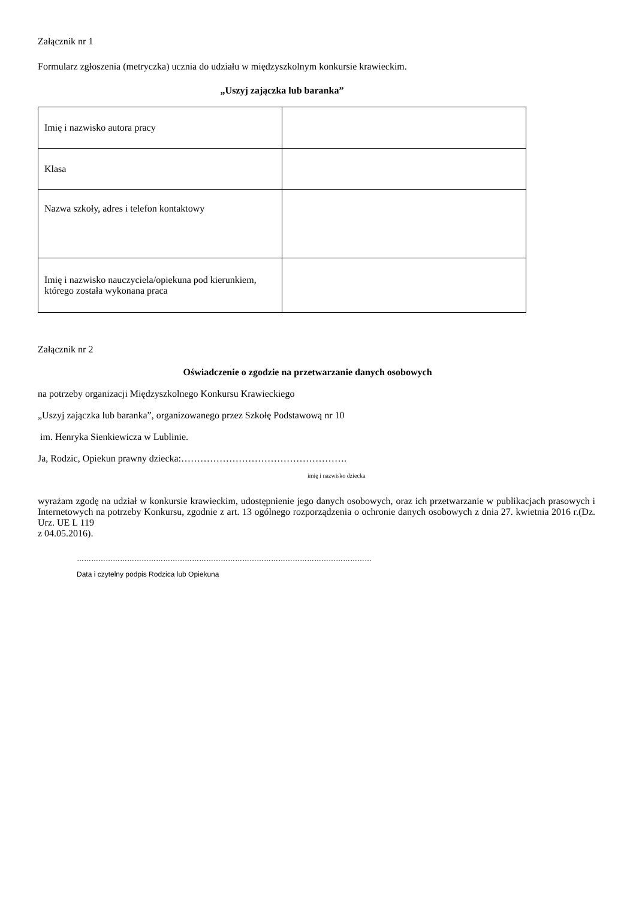Załącznik nr 1
Formularz zgłoszenia (metryczka) ucznia do udziału w międzyszkolnym konkursie krawieckim.
„Uszyj zajączka lub baranka”
| Imię i nazwisko autora pracy | |
| Klasa | |
| Nazwa szkoły, adres i telefon kontaktowy | |
| Imię i nazwisko nauczyciela/opiekuna pod kierunkiem, którego została wykonana praca | |
Załącznik nr 2
Oświadczenie o zgodzie na przetwarzanie danych osobowych
na potrzeby organizacji Międzyszkolnego Konkursu Krawieckiego
„Uszyj zajączka lub baranka”, organizowanego przez Szkołę Podstawową nr 10
im. Henryka Sienkiewicza w Lublinie.
Ja, Rodzic, Opiekun prawny dziecka:…………………………………………….
imię i nazwisko dziecka
wyrażam zgodę na udział w konkursie krawieckim, udostępnienie jego danych osobowych, oraz ich przetwarzanie w publikacjach prasowych i Internetowych na potrzeby Konkursu, zgodnie z art. 13 ogólnego rozporządzenia o ochronie danych osobowych z dnia 27. kwietnia 2016 r.(Dz. Urz. UE L 119
z 04.05.2016).
……………………………………………………………………………………………………………
Data i czytelny podpis Rodzica lub Opiekuna